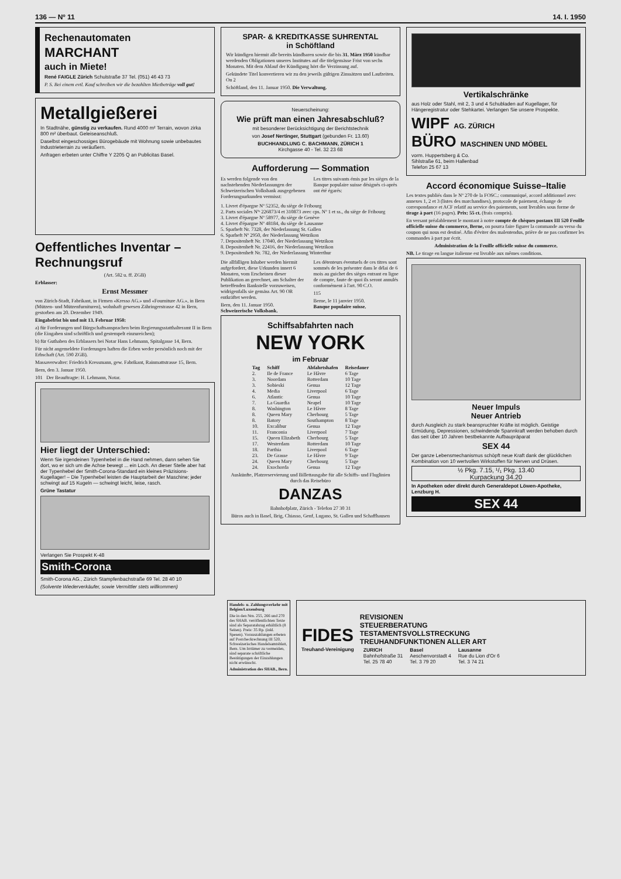136 — Nº 11 14. I. 1950
Rechenautomaten
MARCHANT
auch in Miete!
René FAIGLE Zürich Schulstraße 37 Tel. (051) 46 43 73
P. S. Bei einem evtl. Kauf schreiben wir die bezahlten Mietbeträge voll gut!
Metallgießerei
In Stadtnähe, günstig zu verkaufen. Rund 4000 m² Terrain, wovon zirka 800 m² überbaut. Geleiseanschluß.
Daselbst eingeschossiges Bürogebäude mit Wohnung sowie unbebautes Industrieterrain zu veräußern.
Anfragen erbeten unter Chiffre Y 2205 Q an Publicitas Basel.
Oeffentliches Inventar – Rechnungsruf
(Art. 582 u. ff. ZGB)
Erblasser:
Ernst Messmer
von Zürich-Stadt, Fabrikant, in Firmen «Kresso AG.» und «Fourniture AG.», in Bern (Mützen- und Mützenfurnituren), wohnhaft gewesen Zähringerstrasse 42 in Bern, gestorben am 20. Dezember 1949.
Eingabefrist bis und mit 13. Februar 1950:
a) für Forderungen und Bürgschaftsansprachen beim Regierungsstatthalteramt II in Bern (die Eingaben sind schriftlich und gestempelt einzureichen);
b) für Guthaben des Erblassers bei Notar Hans Lehmann, Spitalgasse 14, Bern.
Für nicht angemeldete Forderungen haften die Erben weder persönlich noch mit der Erbschaft (Art. 590 ZGB).
Massaverwalter: Friedrich Kressmann, gew. Fabrikant, Rainmattstrasse 15, Bern.
Bern, den 3. Januar 1950.
101 Der Beauftragte: H. Lehmann, Notar.
Hier liegt der Unterschied:
Wenn Sie irgendeinen Typenhebel in die Hand nehmen, dann sehen Sie dort, wo er sich um die Achse bewegt ... ein Loch. An dieser Stelle aber hat der Typenhebel der Smith-Corona-Standard ein kleines Präzisions-Kugellager! – Die Typenhebel leisten die Hauptarbeit der Maschine; jeder schwingt auf 15 Kugeln — schwingt leicht, leise, rasch.
Grüne Tastatur
Verlangen Sie Prospekt K-48
Smith-Corona
Smith-Corona AG., Zürich Stampfenbachstraße 69 Tel. 28 40 10
(Solvente Wiederverkäufer, sowie Vermittler stets willkommen)
SPAR- & KREDITKASSE SUHRENTAL
in Schöftland
Wir kündigen hiermit alle bereits kündbaren sowie die bis 31. März 1950 kündbar werdenden Obligationen unseres Institutes auf die titelgemässe Frist von sechs Monaten. Mit dem Ablauf der Kündigung hört die Verzinsung auf.
Gekündete Titel konvertieren wir zu den jeweils gültigen Zinssätzen und Laufzeiten. On 2
Schöftland, den 11. Januar 1950. Die Verwaltung.
Neuerscheinung:
Wie prüft man einen Jahresabschluß?
mit besonderer Berücksichtigung der Berichtstechnik
von Josef Nertinger, Stuttgart (gebunden Fr. 13.60)
BUCHHANDLUNG C. BACHMANN, ZÜRICH 1
Kirchgasse 40 - Tel. 32 23 68
Aufforderung — Sommation
Es werden folgende von den nachstehenden Niederlassungen der Schweizerischen Volksbank ausgegebenen Forderungsurkunden vermisst:
Les titres suivants émis par les sièges de la Banque populaire suisse désignés ci-après ont été égarés:
1. Livret d'épargne Nº 52352, du siège de Fribourg
2. Parts sociales Nºˢ 226873/4 et 310873 avec cps. Nº 1 et ss., du siège de Fribourg
3. Livret d'épargne Nº 58977, du siège de Genève
4. Livret d'épargne Nº 48184, du siège de Lausanne
5. Sparheft Nr. 7328, der Niederlassung St. Gallen
6. Sparheft Nº 2950, der Niederlassung Wetzikon
7. Depositenheft Nr. 17040, der Niederlassung Wetzikon
8. Depositenheft Nr. 22416, der Niederlassung Wetzikon
9. Depositenheft Nr. 782, der Niederlassung Winterthur
Die allfälligen Inhaber werden hiermit aufgefordert, diese Urkunden innert 6 Monaten, vom Erscheinen dieser Publikation an gerechnet, am Schalter der betreffenden Bankstelle vorzuweisen, widrigenfalls sie gemäss Art. 90 OR entkräftet werden.
Bern, den 11. Januar 1950.
Schweizerische Volksbank.
Les détenteurs éventuels de ces titres sont sommés de les présenter dans le délai de 6 mois au guichet des sièges entrant en ligne de compte, faute de quoi ils seront annulés conformément à l'art. 90 C.O.
115
Berne, le 11 janvier 1950.
Banque populaire suisse.
Schiffsabfahrten nach
NEW YORK
im Februar
| Tag | Schiff | Abfahrtshafen | Reisedauer |
| --- | --- | --- | --- |
| 2. | Ile de France | Le Hâvre | 6 Tage |
| 3. | Noordam | Rotterdam | 10 Tage |
| 3. | Sobieski | Genua | 12 Tage |
| 4. | Media | Liverpool | 6 Tage |
| 6. | Atlantic | Genua | 10 Tage |
| 7. | La Guardia | Neapel | 10 Tage |
| 8. | Washington | Le Hâvre | 8 Tage |
| 8. | Queen Mary | Cherbourg | 5 Tage |
| 8. | Batory | Southampton | 8 Tage |
| 10. | Excalibur | Genua | 12 Tage |
| 11. | Franconia | Liverpool | 7 Tage |
| 15. | Queen Elizabeth | Cherbourg | 5 Tage |
| 17. | Westerdam | Rotterdam | 10 Tage |
| 18. | Parthia | Liverpool | 6 Tage |
| 23. | De Grasse | Le Hâvre | 9 Tage |
| 24. | Queen Mary | Cherbourg | 5 Tage |
| 24. | Exochorda | Genua | 12 Tage |
Auskünfte, Platzreservierung und Billettausgabe für alle Schiffs- und Fluglinien durch das Reisebüro
DANZAS
Bahnhofplatz, Zürich - Telefon 27 30 31
Büros auch in Basel, Brig, Chiasso, Genf, Lugano, St. Gallen und Schaffhausen
Vertikalschränke
aus Holz oder Stahl, mit 2, 3 und 4 Schubladen auf Kugellager, für Hängeregistratur oder Stehkartei. Verlangen Sie unsere Prospekte.
WIPF AG. ZÜRICH
BÜRO MASCHINEN UND MÖBEL
vorm. Huppertsberg & Co.
Sihlstraße 61, beim Hallenbad
Telefon 25 67 13
Accord économique Suisse–Italie
Les textes publiés dans le Nº 270 de la FOSC.: communiqué, accord additionnel avec annexes 1, 2 et 3 (listes des marchandises), protocole de paiement, échange de correspondance et ACF relatif au service des paiements, sont livrables sous forme de tirage à part (16 pages). Prix: 55 ct. (frais compris).
En versant préalablement le montant à notre compte de chèques postaux III 520 Feuille officielle suisse du commerce, Berne, on pourra faire figurer la commande au verso du coupon qui nous est destiné. Afin d'éviter des malentendus, prière de ne pas confirmer les commandes à part par écrit.
Administration de la Feuille officielle suisse du commerce.
NB. Le tirage en langue italienne est livrable aux mêmes conditions.
Neuer Impuls
Neuer Antrieb
durch Ausgleich zu stark beanspruchter Kräfte ist möglich. Geistige Ermüdung, Depressionen, schwindende Spannkraft werden behoben durch das seit über 10 Jahren bestbekannte Aufbaupräparat
SEX 44
Der ganze Lebensmechanismus schöpft neue Kraft dank der glücklichen Kombination von 10 wertvollen Wirkstoffen für Nerven und Drüsen.
½ Pkg. 7.15, ¹/₁ Pkg. 13.40
Kurpackung 34.20
In Apotheken oder direkt durch Generaldepot Löwen-Apotheke, Lenzburg H.
SEX 44
Handels- u. Zahlungsverkehr mit Belgien/Luxemburg
Die in den Nrn. 255, 266 und 270 des SHAB. veröffentlichten Texte sind als Separatabzug erhältlich (8 Seiten). Preis: 35 Rp. (inkl. Spesen). Vorauszahlungen erbeten auf Postcheckrechnung III 520, Schweizerisches Handelsamtsblatt, Bern. Um Irrtümer zu vermeiden, sind separate schriftliche Bestätigungen der Einzahlungen nicht erwünscht.
Administration des SHAB., Bern.
FIDES
Treuhand-Vereinigung
REVISIONEN
STEUERBERATUNG
TESTAMENTSVOLLSTRECKUNG
TREUHANDFUNKTIONEN ALLER ART
| ZURICH | Basel | Lausanne |
| --- | --- | --- |
| Bahnhofstraße 31 | Aeschenvorstadt 4 | Rue du Lion d'Or 6 |
| Tel. 25 78 40 | Tel. 3 79 20 | Tel. 3 74 21 |